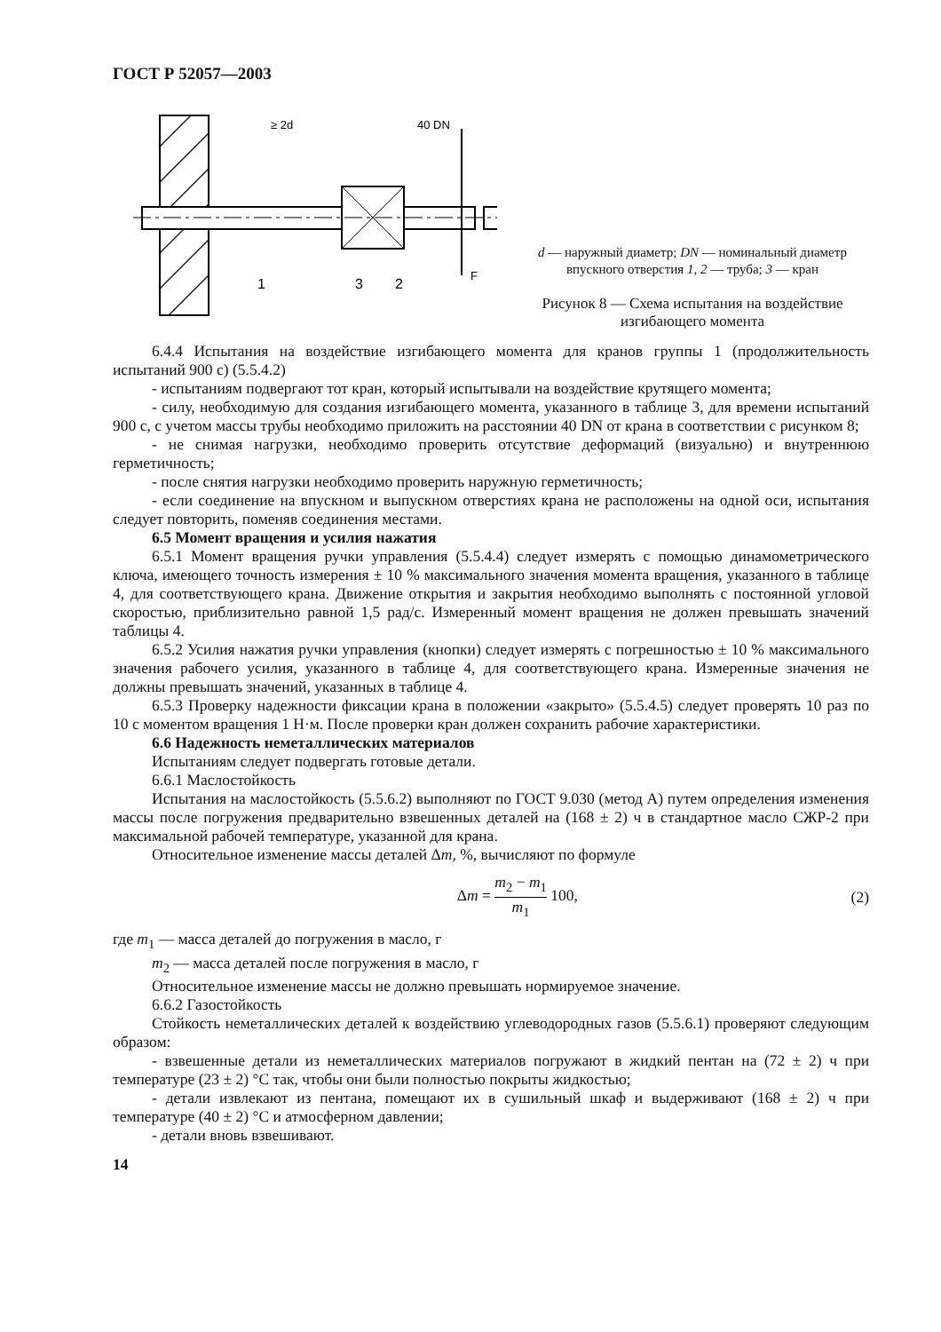ГОСТ Р 52057—2003
≥ 2d
40 DN
F
1
3
2
d — наружный диаметр; DN — номинальный диаметр впускного отверстия 1, 2 — труба; 3 — кран
Рисунок 8 — Схема испытания на воздействие изгибающего момента
6.4.4 Испытания на воздействие изгибающего момента для кранов группы 1 (продолжительность испытаний 900 с) (5.5.4.2)
- испытаниям подвергают тот кран, который испытывали на воздействие крутящего момента;
- силу, необходимую для создания изгибающего момента, указанного в таблице 3, для времени испытаний 900 с, с учетом массы трубы необходимо приложить на расстоянии 40 DN от крана в соответствии с рисунком 8;
- не снимая нагрузки, необходимо проверить отсутствие деформаций (визуально) и внутреннюю герметичность;
- после снятия нагрузки необходимо проверить наружную герметичность;
- если соединение на впускном и выпускном отверстиях крана не расположены на одной оси, испытания следует повторить, поменяв соединения местами.
6.5 Момент вращения и усилия нажатия
6.5.1 Момент вращения ручки управления (5.5.4.4) следует измерять с помощью динамометрического ключа, имеющего точность измерения ± 10 % максимального значения момента вращения, указанного в таблице 4, для соответствующего крана. Движение открытия и закрытия необходимо выполнять с постоянной угловой скоростью, приблизительно равной 1,5 рад/с. Измеренный момент вращения не должен превышать значений таблицы 4.
6.5.2 Усилия нажатия ручки управления (кнопки) следует измерять с погрешностью ± 10 % максимального значения рабочего усилия, указанного в таблице 4, для соответствующего крана. Измеренные значения не должны превышать значений, указанных в таблице 4.
6.5.3 Проверку надежности фиксации крана в положении «закрыто» (5.5.4.5) следует проверять 10 раз по 10 с моментом вращения 1 Н·м. После проверки кран должен сохранить рабочие характеристики.
6.6 Надежность неметаллических материалов
Испытаниям следует подвергать готовые детали.
6.6.1 Маслостойкость
Испытания на маслостойкость (5.5.6.2) выполняют по ГОСТ 9.030 (метод А) путем определения изменения массы после погружения предварительно взвешенных деталей на (168 ± 2) ч в стандартное масло СЖР-2 при максимальной рабочей температуре, указанной для крана.
Относительное изменение массы деталей Δm, %, вычисляют по формуле
Δm = m<sub>2</sub> − m<sub>1</sub> m<sub>1</sub> 100, (2)
где m<sub>1</sub> — масса деталей до погружения в масло, г
m<sub>2</sub> — масса деталей после погружения в масло, г
Относительное изменение массы не должно превышать нормируемое значение.
6.6.2 Газостойкость
Стойкость неметаллических деталей к воздействию углеводородных газов (5.5.6.1) проверяют следующим образом:
- взвешенные детали из неметаллических материалов погружают в жидкий пентан на (72 ± 2) ч при температуре (23 ± 2) °С так, чтобы они были полностью покрыты жидкостью;
- детали извлекают из пентана, помещают их в сушильный шкаф и выдерживают (168 ± 2) ч при температуре (40 ± 2) °С и атмосферном давлении;
- детали вновь взвешивают.
14